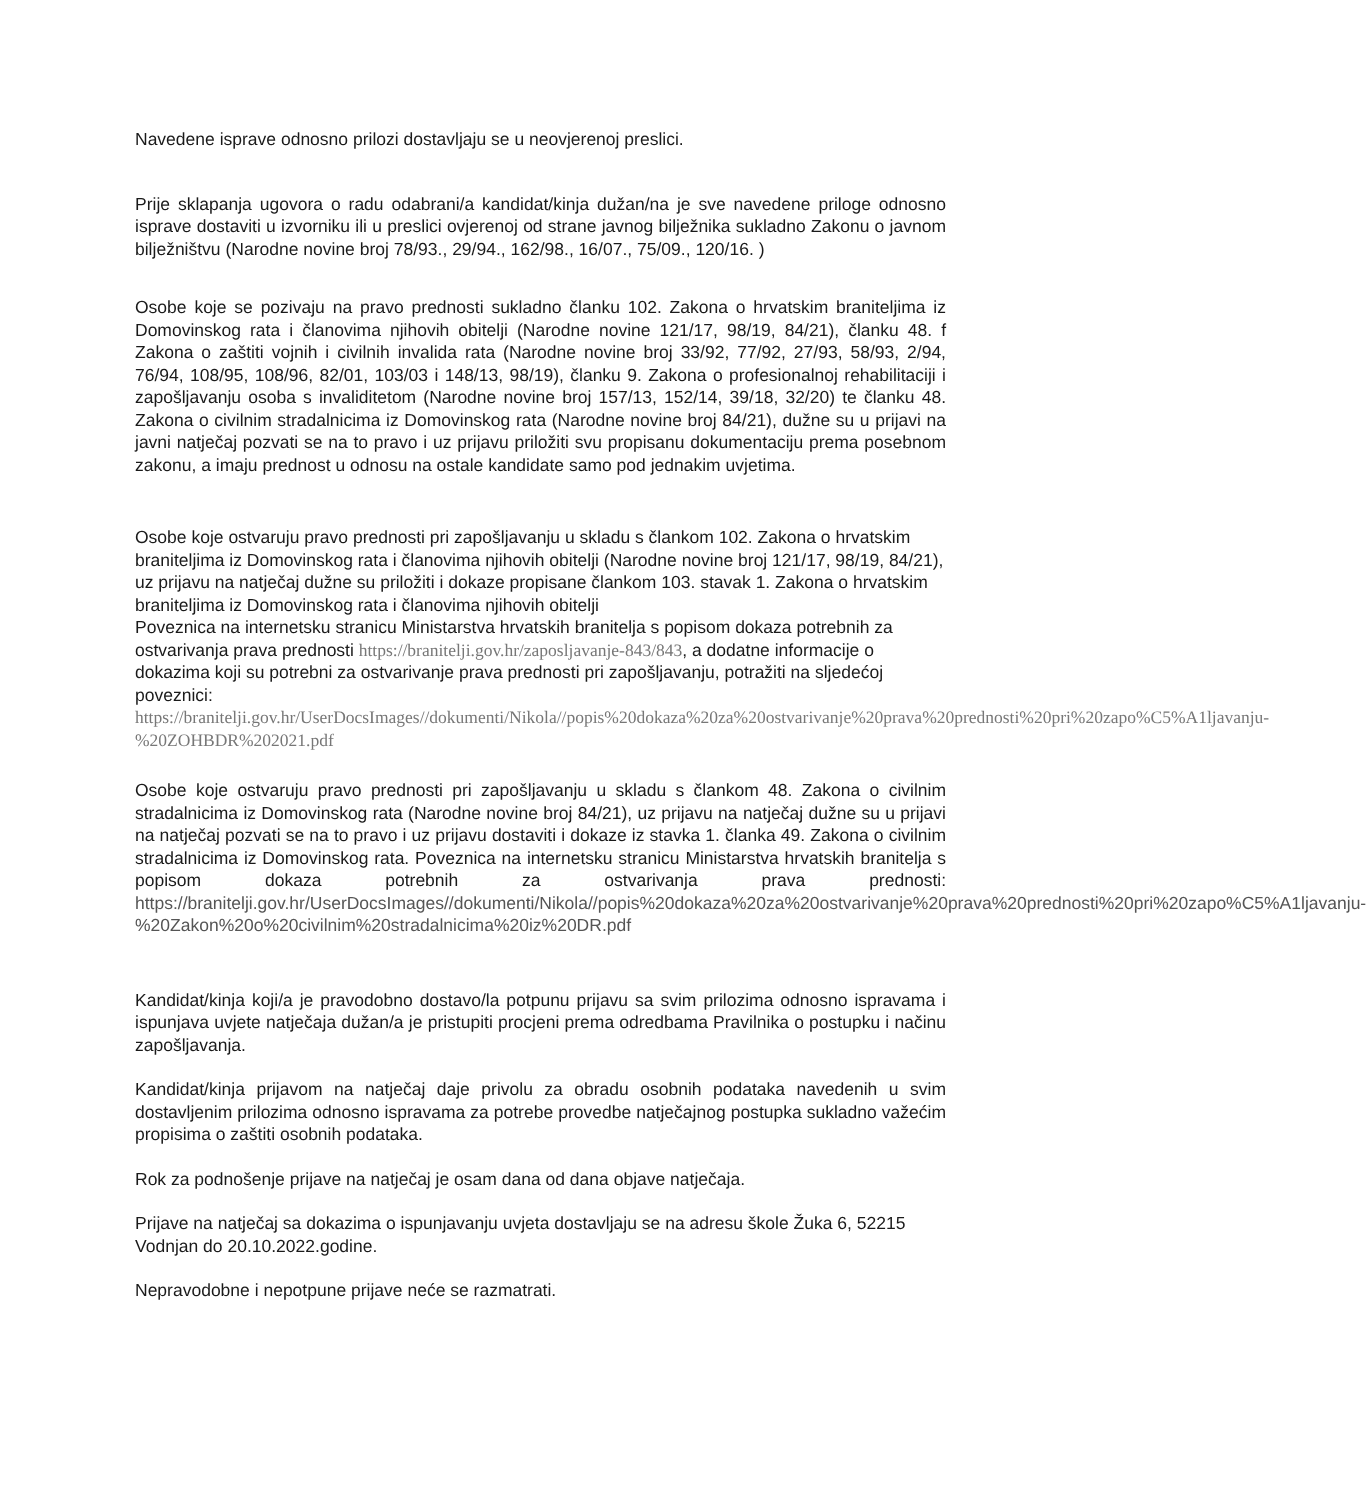Navedene isprave odnosno prilozi dostavljaju se u neovjerenoj preslici.
Prije sklapanja ugovora o radu odabrani/a kandidat/kinja dužan/na je sve navedene priloge odnosno isprave dostaviti u izvorniku ili u preslici ovjerenoj od strane javnog bilježnika sukladno Zakonu o javnom bilježništvu (Narodne novine broj 78/93., 29/94., 162/98., 16/07., 75/09., 120/16. )
Osobe koje se pozivaju na pravo prednosti sukladno članku 102. Zakona o hrvatskim braniteljima iz Domovinskog rata i članovima njihovih obitelji (Narodne novine 121/17, 98/19, 84/21), članku 48. f Zakona o zaštiti vojnih i civilnih invalida rata (Narodne novine broj 33/92, 77/92, 27/93, 58/93, 2/94, 76/94, 108/95, 108/96, 82/01, 103/03 i 148/13, 98/19), članku 9. Zakona o profesionalnoj rehabilitaciji i zapošljavanju osoba s invaliditetom (Narodne novine broj 157/13, 152/14, 39/18, 32/20) te članku 48. Zakona o civilnim stradalnicima iz Domovinskog rata (Narodne novine broj 84/21), dužne su u prijavi na javni natječaj pozvati se na to pravo i uz prijavu priložiti svu propisanu dokumentaciju prema posebnom zakonu, a imaju prednost u odnosu na ostale kandidate samo pod jednakim uvjetima.
Osobe koje ostvaruju pravo prednosti pri zapošljavanju u skladu s člankom 102. Zakona o hrvatskim braniteljima iz Domovinskog rata i članovima njihovih obitelji (Narodne novine broj 121/17, 98/19, 84/21), uz prijavu na natječaj dužne su priložiti i dokaze propisane člankom 103. stavak 1. Zakona o hrvatskim braniteljima iz Domovinskog rata i članovima njihovih obitelji
Poveznica na internetsku stranicu Ministarstva hrvatskih branitelja s popisom dokaza potrebnih za ostvarivanja prava prednosti https://branitelji.gov.hr/zaposljavanje-843/843, a dodatne informacije o dokazima koji su potrebni za ostvarivanje prava prednosti pri zapošljavanju, potražiti na sljedećoj poveznici: https://branitelji.gov.hr/UserDocsImages//dokumenti/Nikola//popis%20dokaza%20za%20ostvarivanje%20prava%20prednosti%20pri%20zapo%C5%A1ljavanju-%20ZOHBDR%202021.pdf
Osobe koje ostvaruju pravo prednosti pri zapošljavanju u skladu s člankom 48. Zakona o civilnim stradalnicima iz Domovinskog rata (Narodne novine broj 84/21), uz prijavu na natječaj dužne su u prijavi na natječaj pozvati se na to pravo i uz prijavu dostaviti i dokaze iz stavka 1. članka 49. Zakona o civilnim stradalnicima iz Domovinskog rata. Poveznica na internetsku stranicu Ministarstva hrvatskih branitelja s popisom dokaza potrebnih za ostvarivanja prava prednosti: https://branitelji.gov.hr/UserDocsImages//dokumenti/Nikola//popis%20dokaza%20za%20ostvarivanje%20prava%20prednosti%20pri%20zapo%C5%A1ljavanju-%20Zakon%20o%20civilnim%20stradalnicima%20iz%20DR.pdf
Kandidat/kinja koji/a je pravodobno dostavo/la potpunu prijavu sa svim prilozima odnosno ispravama i ispunjava uvjete natječaja dužan/a je pristupiti procjeni prema odredbama Pravilnika o postupku i načinu zapošljavanja.
Kandidat/kinja prijavom na natječaj daje privolu za obradu osobnih podataka navedenih u svim dostavljenim prilozima odnosno ispravama za potrebe provedbe natječajnog postupka sukladno važećim propisima o zaštiti osobnih podataka.
Rok za podnošenje prijave na natječaj je osam dana od dana objave natječaja.
Prijave na natječaj sa dokazima o ispunjavanju uvjeta dostavljaju se na adresu škole Žuka 6, 52215 Vodnjan do 20.10.2022.godine.
Nepravodobne i nepotpune prijave neće se razmatrati.